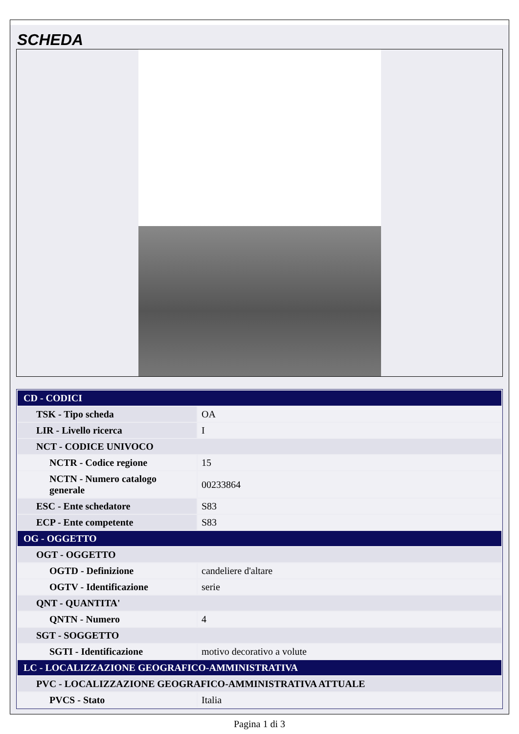SCHEDA
| CD - CODICI | |
| TSK - Tipo scheda | OA |
| LIR - Livello ricerca | I |
| NCT - CODICE UNIVOCO | |
| NCTR - Codice regione | 15 |
| NCTN - Numero catalogo generale | 00233864 |
| ESC - Ente schedatore | S83 |
| ECP - Ente competente | S83 |
| OG - OGGETTO | |
| OGT - OGGETTO | |
| OGTD - Definizione | candeliere d'altare |
| OGTV - Identificazione | serie |
| QNT - QUANTITA' | |
| QNTN - Numero | 4 |
| SGT - SOGGETTO | |
| SGTI - Identificazione | motivo decorativo a volute |
| LC - LOCALIZZAZIONE GEOGRAFICO-AMMINISTRATIVA | |
| PVC - LOCALIZZAZIONE GEOGRAFICO-AMMINISTRATIVA ATTUALE | |
| PVCS - Stato | Italia |
Pagina 1 di 3